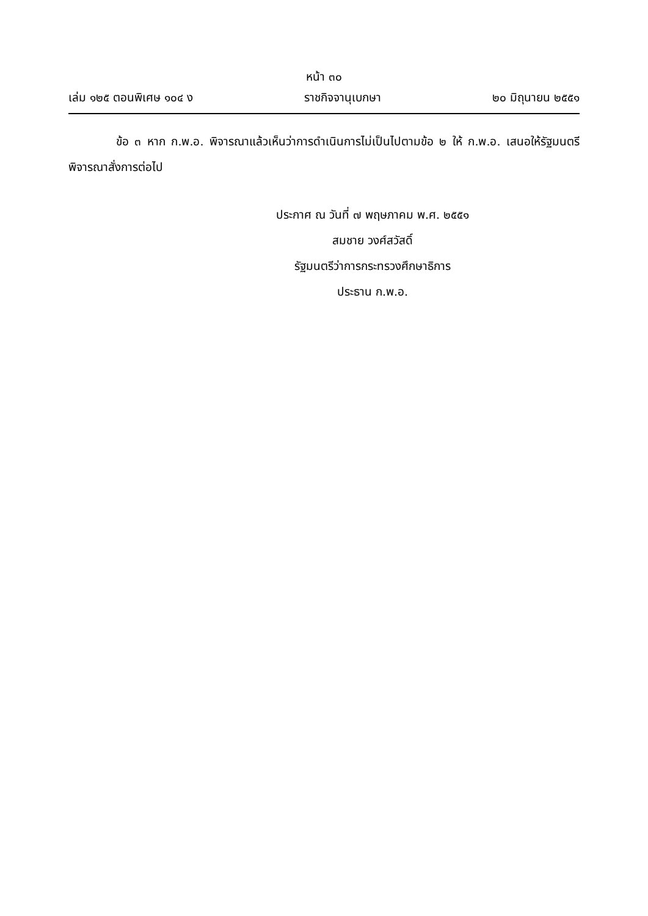หน้า ๓๐
เล่ม ๑๒๕ ตอนพิเศษ ๑๐๔ ง ราชกิจจานุเบกษา ๒๐ มิถุนายน ๒๕๕๑
ข้อ ๓ หาก ก.พ.อ. พิจารณาแล้วเห็นว่าการดำเนินการไม่เป็นไปตามข้อ ๒ ให้ ก.พ.อ. เสนอให้รัฐมนตรีพิจารณาสั่งการต่อไป
ประกาศ ณ วันที่ ๗ พฤษภาคม พ.ศ. ๒๕๕๑
สมชาย วงศ์สวัสดิ์
รัฐมนตรีว่าการกระทรวงศึกษาธิการ
ประธาน ก.พ.อ.